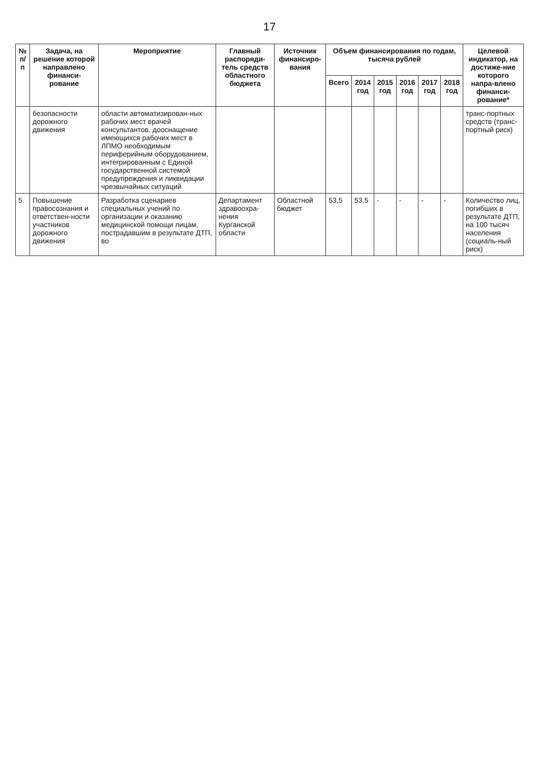17
| № п/п | Задача, на решение которой направлено финанси-рование | Мероприятие | Главный распоряди-тель средств областного бюджета | Источник финансиро-вания | Объем финансирования по годам, тысяча рублей | | | | | | Целевой индикатор, на достиже-ние которого напра-влено финанси-рование* |
| --- | --- | --- | --- | --- | --- | --- | --- | --- | --- | --- | --- |
| | | | | | Всего | 2014 год | 2015 год | 2016 год | 2017 год | 2018 год | |
| | безопасности дорожного движения | области автоматизирован-ных рабочих мест врачей консультантов, дооснащение имеющихся рабочих мест в ЛПМО необходимым периферийным оборудованием, интегрированным с Единой государственной системой предупреждения и ликвидации чрезвычайных ситуаций | | | | | | | | | транс-портных средств (транс-портный риск) |
| 5. | Повышение правосознания и ответствен-ности участников дорожного движения | Разработка сценариев специальных учений по организации и оказанию медицинской помощи лицам, пострадавшим в результате ДТП, во | Департамент здравоохра-нения Курганской области | Областной бюджет | 53,5 | 53,5 | - | - | - | - | Количество лиц, погибших в результате ДТП, на 100 тысяч населения (социаль-ный риск) |